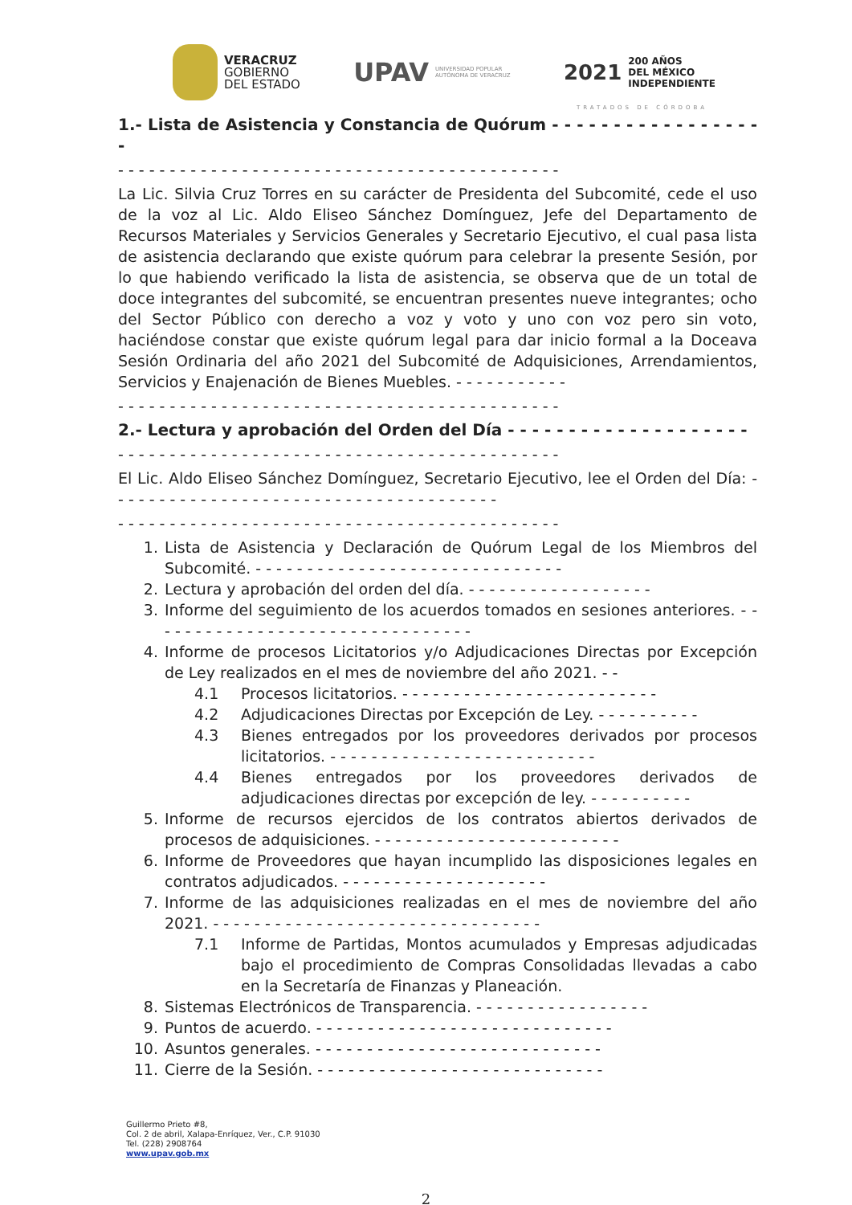VERACRUZ
GOBIERNO
DEL ESTADO
UPAV
UNIVERSIDAD POPULAR
AUTÓNOMA DE VERACRUZ
2021
200 AÑOS
DEL MÉXICO
INDEPENDIENTE
TRATADOS DE CÓRDOBA
1.- Lista de Asistencia y Constancia de Quórum - - - - - - - - - - - - - - - - - -
- - - - - - - - - - - - - - - - - - - - - - - - - - - - - - - - - - - - - - - - - - -
La Lic. Silvia Cruz Torres en su carácter de Presidenta del Subcomité, cede el uso de la voz al Lic. Aldo Eliseo Sánchez Domínguez, Jefe del Departamento de Recursos Materiales y Servicios Generales y Secretario Ejecutivo, el cual pasa lista de asistencia declarando que existe quórum para celebrar la presente Sesión, por lo que habiendo verificado la lista de asistencia, se observa que de un total de doce integrantes del subcomité, se encuentran presentes nueve integrantes; ocho del Sector Público con derecho a voz y voto y uno con voz pero sin voto, haciéndose constar que existe quórum legal para dar inicio formal a la Doceava Sesión Ordinaria del año 2021 del Subcomité de Adquisiciones, Arrendamientos, Servicios y Enajenación de Bienes Muebles. - - - - - - - - - - -
- - - - - - - - - - - - - - - - - - - - - - - - - - - - - - - - - - - - - - - - - - -
2.- Lectura y aprobación del Orden del Día - - - - - - - - - - - - - - - - - - - -
- - - - - - - - - - - - - - - - - - - - - - - - - - - - - - - - - - - - - - - - - - -
El Lic. Aldo Eliseo Sánchez Domínguez, Secretario Ejecutivo, lee el Orden del Día: - - - - - - - - - - - - - - - - - - - - - - - - - - - - - - - - - - - - - -
- - - - - - - - - - - - - - - - - - - - - - - - - - - - - - - - - - - - - - - - - - -
1. Lista de Asistencia y Declaración de Quórum Legal de los Miembros del Subcomité. - - - - - - - - - - - - - - - - - - - - - - - - - - - - - -
2. Lectura y aprobación del orden del día. - - - - - - - - - - - - - - - - - -
3. Informe del seguimiento de los acuerdos tomados en sesiones anteriores. - - - - - - - - - - - - - - - - - - - - - - - - - - - - - - - -
4. Informe de procesos Licitatorios y/o Adjudicaciones Directas por Excepción de Ley realizados en el mes de noviembre del año 2021. - -
4.1 Procesos licitatorios. - - - - - - - - - - - - - - - - - - - - - - - - -
4.2 Adjudicaciones Directas por Excepción de Ley. - - - - - - - - - -
4.3 Bienes entregados por los proveedores derivados por procesos licitatorios. - - - - - - - - - - - - - - - - - - - - - - - - - -
4.4 Bienes entregados por los proveedores derivados de adjudicaciones directas por excepción de ley. - - - - - - - - - -
5. Informe de recursos ejercidos de los contratos abiertos derivados de procesos de adquisiciones. - - - - - - - - - - - - - - - - - - - - - - - -
6. Informe de Proveedores que hayan incumplido las disposiciones legales en contratos adjudicados. - - - - - - - - - - - - - - - - - - - -
7. Informe de las adquisiciones realizadas en el mes de noviembre del año 2021. - - - - - - - - - - - - - - - - - - - - - - - - - - - - - - - -
7.1 Informe de Partidas, Montos acumulados y Empresas adjudicadas bajo el procedimiento de Compras Consolidadas llevadas a cabo en la Secretaría de Finanzas y Planeación.
8. Sistemas Electrónicos de Transparencia. - - - - - - - - - - - - - - - - -
9. Puntos de acuerdo. - - - - - - - - - - - - - - - - - - - - - - - - - - - - -
10. Asuntos generales. - - - - - - - - - - - - - - - - - - - - - - - - - - - -
11. Cierre de la Sesión. - - - - - - - - - - - - - - - - - - - - - - - - - - - -
Guillermo Prieto #8,
Col. 2 de abril, Xalapa-Enríquez, Ver., C.P. 91030
Tel. (228) 2908764
www.upav.gob.mx
2